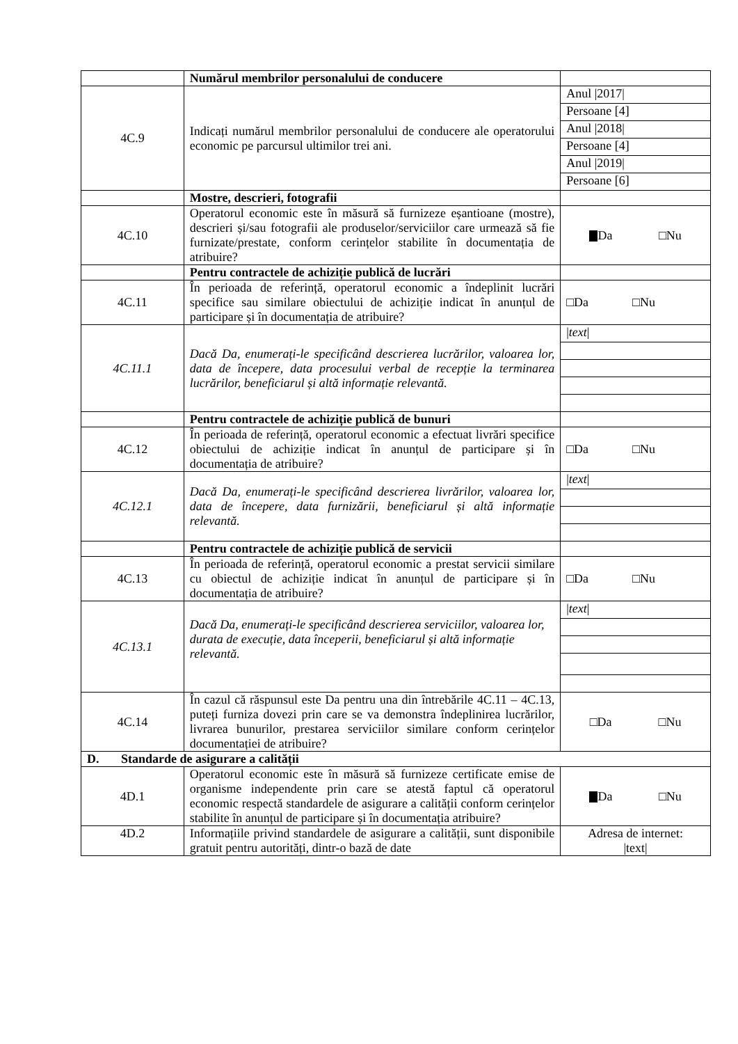| | Numărul membrilor personalului de conducere | |
| 4C.9 | Indicați numărul membrilor personalului de conducere ale operatorului economic pe parcursul ultimilor trei ani. | Anul /2017/ Persoane [4] Anul /2018/ Persoane [4] Anul /2019/ Persoane [6] |
| | Mostre, descrieri, fotografii | |
| 4C.10 | Operatorul economic este în măsură să furnizeze eșantioane (mostre), descrieri și/sau fotografii ale produselor/serviciilor care urmează să fie furnizate/prestate, conform cerințelor stabilite în documentația de atribuire? | Da □Nu |
| | Pentru contractele de achiziție publică de lucrări | |
| 4C.11 | În perioada de referință, operatorul economic a îndeplinit lucrări specifice sau similare obiectului de achiziție indicat în anunțul de participare și în documentația de atribuire? | □Da □Nu |
| 4C.11.1 | Dacă Da, enumerați-le specificând descrierea lucrărilor, valoarea lor, data de începere, data procesului verbal de recepție la terminarea lucrărilor, beneficiarul și altă informație relevantă. | / text / |
| | Pentru contractele de achiziție publică de bunuri | |
| 4C.12 | În perioada de referință, operatorul economic a efectuat livrări specifice obiectului de achiziție indicat în anunțul de participare și în documentația de atribuire? | □Da □Nu |
| 4C.12.1 | Dacă Da, enumerați-le specificând descrierea livrărilor, valoarea lor, data de începere, data furnizării, beneficiarul și altă informație relevantă. | / text / |
| | Pentru contractele de achiziție publică de servicii | |
| 4C.13 | În perioada de referință, operatorul economic a prestat servicii similare cu obiectul de achiziție indicat în anunțul de participare și în documentația de atribuire? | □Da □Nu |
| 4C.13.1 | Dacă Da, enumerați-le specificând descrierea serviciilor, valoarea lor, durata de execuție, data începerii, beneficiarul și altă informație relevantă. | / text / |
| 4C.14 | În cazul că răspunsul este Da pentru una din întrebările 4C.11 – 4C.13, puteți furniza dovezi prin care se va demonstra îndeplinirea lucrărilor, livrarea bunurilor, prestarea serviciilor similare conform cerințelor documentației de atribuire? | □Da □Nu |
| D. Standarde de asigurare a calității | | |
| 4D.1 | Operatorul economic este în măsură să furnizeze certificate emise de organisme independente prin care se atestă faptul că operatorul economic respectă standardele de asigurare a calității conform cerințelor stabilite în anunțul de participare și în documentația atribuire? | Da □Nu |
| 4D.2 | Informațiile privind standardele de asigurare a calității, sunt disponibile gratuit pentru autorități, dintr-o bază de date | Adresa de internet: /text/ |